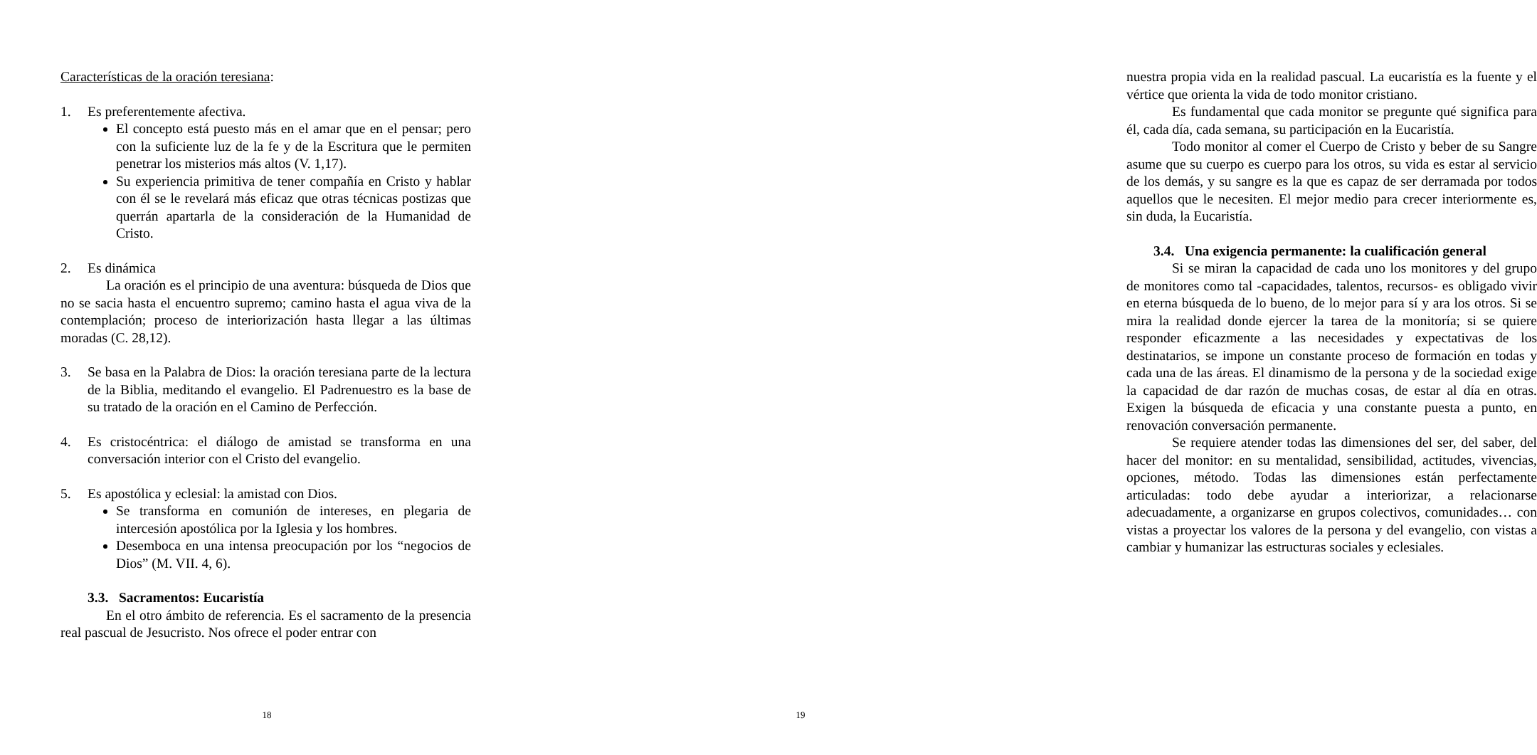Características de la oración teresiana:
1. Es preferentemente afectiva.
El concepto está puesto más en el amar que en el pensar; pero con la suficiente luz de la fe y de la Escritura que le permiten penetrar los misterios más altos (V. 1,17).
Su experiencia primitiva de tener compañía en Cristo y hablar con él se le revelará más eficaz que otras técnicas postizas que querrán apartarla de la consideración de la Humanidad de Cristo.
2. Es dinámica
La oración es el principio de una aventura: búsqueda de Dios que no se sacia hasta el encuentro supremo; camino hasta el agua viva de la contemplación; proceso de interiorización hasta llegar a las últimas moradas (C. 28,12).
3. Se basa en la Palabra de Dios: la oración teresiana parte de la lectura de la Biblia, meditando el evangelio. El Padrenuestro es la base de su tratado de la oración en el Camino de Perfección.
4. Es cristocéntrica: el diálogo de amistad se transforma en una conversación interior con el Cristo del evangelio.
5. Es apostólica y eclesial: la amistad con Dios.
Se transforma en comunión de intereses, en plegaria de intercesión apostólica por la Iglesia y los hombres.
Desemboca en una intensa preocupación por los “negocios de Dios” (M. VII. 4, 6).
3.3. Sacramentos: Eucaristía
En el otro ámbito de referencia. Es el sacramento de la presencia real pascual de Jesucristo. Nos ofrece el poder entrar con
18
nuestra propia vida en la realidad pascual. La eucaristía es la fuente y el vértice que orienta la vida de todo monitor cristiano.
Es fundamental que cada monitor se pregunte qué significa para él, cada día, cada semana, su participación en la Eucaristía.
Todo monitor al comer el Cuerpo de Cristo y beber de su Sangre asume que su cuerpo es cuerpo para los otros, su vida es estar al servicio de los demás, y su sangre es la que es capaz de ser derramada por todos aquellos que le necesiten. El mejor medio para crecer interiormente es, sin duda, la Eucaristía.
3.4. Una exigencia permanente: la cualificación general
Si se miran la capacidad de cada uno los monitores y del grupo de monitores como tal -capacidades, talentos, recursos- es obligado vivir en eterna búsqueda de lo bueno, de lo mejor para sí y ara los otros. Si se mira la realidad donde ejercer la tarea de la monitoría; si se quiere responder eficazmente a las necesidades y expectativas de los destinatarios, se impone un constante proceso de formación en todas y cada una de las áreas. El dinamismo de la persona y de la sociedad exige la capacidad de dar razón de muchas cosas, de estar al día en otras. Exigen la búsqueda de eficacia y una constante puesta a punto, en renovación conversación permanente.
Se requiere atender todas las dimensiones del ser, del saber, del hacer del monitor: en su mentalidad, sensibilidad, actitudes, vivencias, opciones, método. Todas las dimensiones están perfectamente articuladas: todo debe ayudar a interiorizar, a relacionarse adecuadamente, a organizarse en grupos colectivos, comunidades… con vistas a proyectar los valores de la persona y del evangelio, con vistas a cambiar y humanizar las estructuras sociales y eclesiales.
19